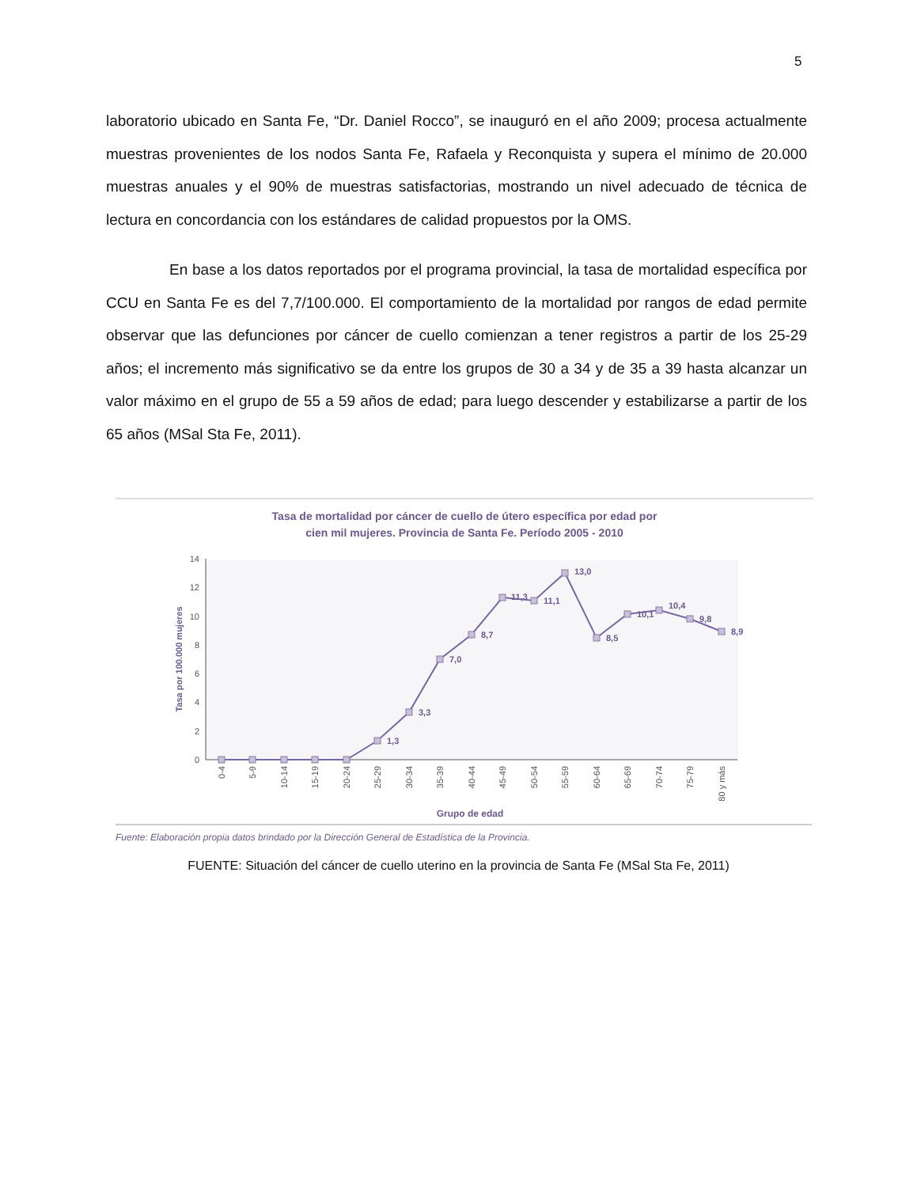5
laboratorio ubicado en Santa Fe, “Dr. Daniel Rocco”, se inauguró en el año 2009; procesa actualmente muestras provenientes de los nodos Santa Fe, Rafaela y Reconquista y supera el mínimo de 20.000 muestras anuales y el 90% de muestras satisfactorias, mostrando un nivel adecuado de técnica de lectura en concordancia con los estándares de calidad propuestos por la OMS.
En base a los datos reportados por el programa provincial, la tasa de mortalidad específica por CCU en Santa Fe es del 7,7/100.000. El comportamiento de la mortalidad por rangos de edad permite observar que las defunciones por cáncer de cuello comienzan a tener registros a partir de los 25-29 años; el incremento más significativo se da entre los grupos de 30 a 34 y de 35 a 39 hasta alcanzar un valor máximo en el grupo de 55 a 59 años de edad; para luego descender y estabilizarse a partir de los 65 años (MSal Sta Fe, 2011).
Tasa de mortalidad por cáncer de cuello de útero específica por edad por
cien mil mujeres. Provincia de Santa Fe. Período 2005 - 2010
0
2
4
6
8
10
12
14
Tasa por 100.000 mujeres
1,3
3,3
7,0
8,7
11,3
11,1
13,0
8,5
10,1
10,4
9,8
8,9
0-4
5-9
10-14
15-19
20-24
25-29
30-34
35-39
40-44
45-49
50-54
55-59
60-64
65-69
70-74
75-79
80 y más
Grupo de edad
Fuente: Elaboración propia datos brindado por la Dirección General de Estadística de la Provincia.
FUENTE: Situación del cáncer de cuello uterino en la provincia de Santa Fe (MSal Sta Fe, 2011)